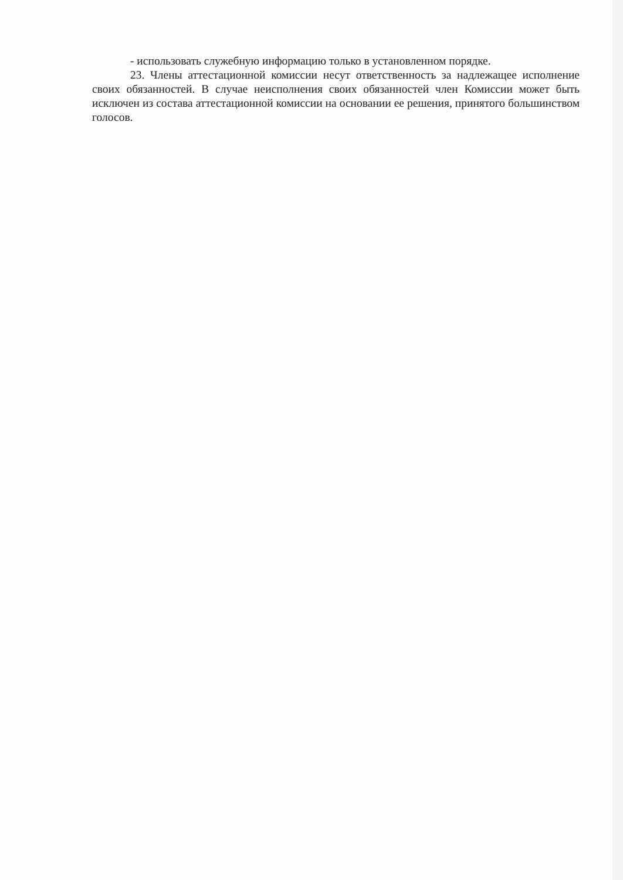- использовать служебную информацию только в установленном порядке.
23. Члены аттестационной комиссии несут ответственность за надлежащее исполнение своих обязанностей. В случае неисполнения своих обязанностей член Комиссии может быть исключен из состава аттестационной комиссии на основании ее решения, принятого большинством голосов.